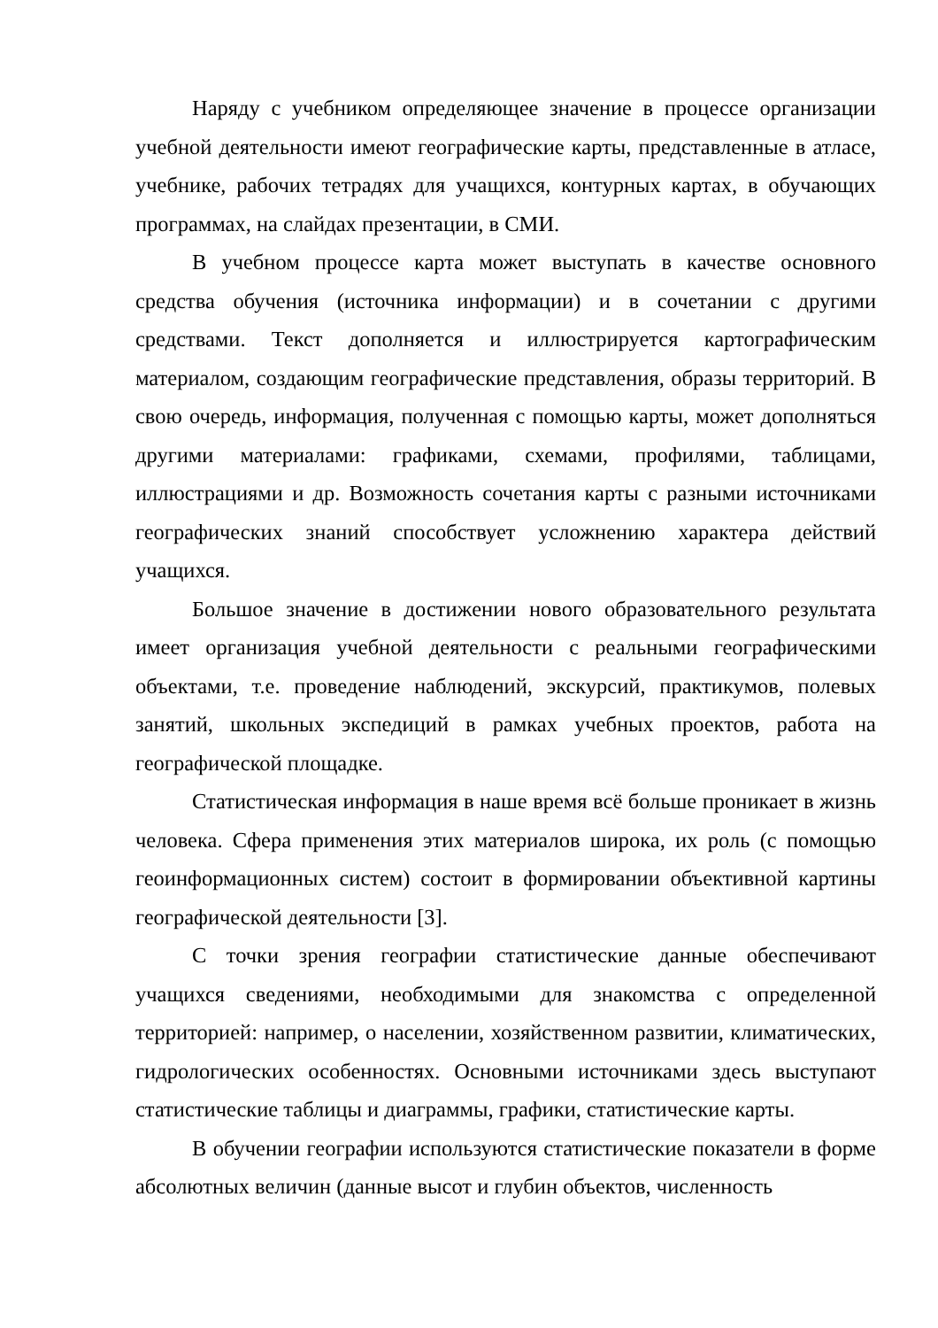Наряду с учебником определяющее значение в процессе организации учебной деятельности имеют географические карты, представленные в атласе, учебнике, рабочих тетрадях для учащихся, контурных картах, в обучающих программах, на слайдах презентации, в СМИ.
В учебном процессе карта может выступать в качестве основного средства обучения (источника информации) и в сочетании с другими средствами. Текст дополняется и иллюстрируется картографическим материалом, создающим географические представления, образы территорий. В свою очередь, информация, полученная с помощью карты, может дополняться другими материалами: графиками, схемами, профилями, таблицами, иллюстрациями и др. Возможность сочетания карты с разными источниками географических знаний способствует усложнению характера действий учащихся.
Большое значение в достижении нового образовательного результата имеет организация учебной деятельности с реальными географическими объектами, т.е. проведение наблюдений, экскурсий, практикумов, полевых занятий, школьных экспедиций в рамках учебных проектов, работа на географической площадке.
Статистическая информация в наше время всё больше проникает в жизнь человека. Сфера применения этих материалов широка, их роль (с помощью геоинформационных систем) состоит в формировании объективной картины географической деятельности [3].
С точки зрения географии статистические данные обеспечивают учащихся сведениями, необходимыми для знакомства с определенной территорией: например, о населении, хозяйственном развитии, климатических, гидрологических особенностях. Основными источниками здесь выступают статистические таблицы и диаграммы, графики, статистические карты.
В обучении географии используются статистические показатели в форме абсолютных величин (данные высот и глубин объектов, численность